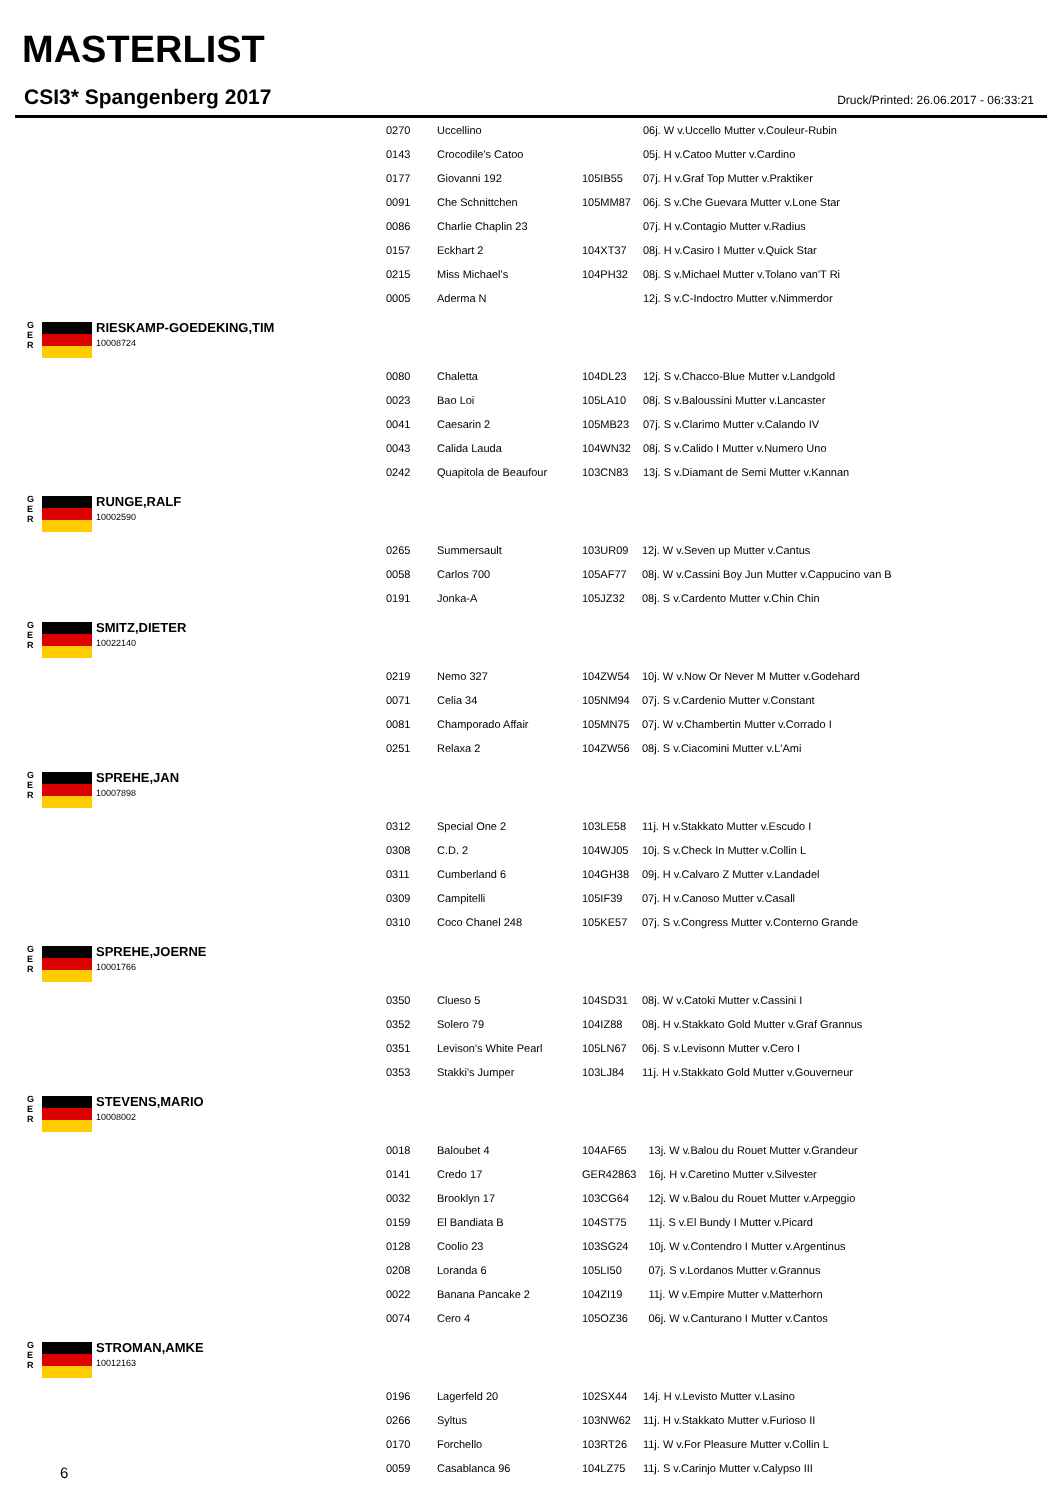MASTERLIST
CSI3* Spangenberg 2017 Druck/Printed: 26.06.2017 - 06:33:21
| 0270 | Uccellino | | 06j. W v.Uccello Mutter v.Couleur-Rubin |
| 0143 | Crocodile's Catoo | | 05j. H v.Catoo Mutter v.Cardino |
| 0177 | Giovanni 192 | 105IB55 | 07j. H v.Graf Top Mutter v.Praktiker |
| 0091 | Che Schnittchen | 105MM87 | 06j. S v.Che Guevara Mutter v.Lone Star |
| 0086 | Charlie Chaplin 23 | | 07j. H v.Contagio Mutter v.Radius |
| 0157 | Eckhart 2 | 104XT37 | 08j. H v.Casiro I Mutter v.Quick Star |
| 0215 | Miss Michael's | 104PH32 | 08j. S v.Michael Mutter v.Tolano van'T Ri |
| 0005 | Aderma N | | 12j. S v.C-Indoctro Mutter v.Nimmerdor |
G
E
R
RIESKAMP-GOEDEKING,TIM
10008724
| 0080 | Chaletta | 104DL23 | 12j. S v.Chacco-Blue Mutter v.Landgold |
| 0023 | Bao Loi | 105LA10 | 08j. S v.Baloussini Mutter v.Lancaster |
| 0041 | Caesarin 2 | 105MB23 | 07j. S v.Clarimo Mutter v.Calando IV |
| 0043 | Calida Lauda | 104WN32 | 08j. S v.Calido I Mutter v.Numero Uno |
| 0242 | Quapitola de Beaufour | 103CN83 | 13j. S v.Diamant de Semi Mutter v.Kannan |
G
E
R
RUNGE,RALF
10002590
| 0265 | Summersault | 103UR09 | 12j. W v.Seven up Mutter v.Cantus |
| 0058 | Carlos 700 | 105AF77 | 08j. W v.Cassini Boy Jun Mutter v.Cappucino van B |
| 0191 | Jonka-A | 105JZ32 | 08j. S v.Cardento Mutter v.Chin Chin |
G
E
R
SMITZ,DIETER
10022140
| 0219 | Nemo 327 | 104ZW54 | 10j. W v.Now Or Never M Mutter v.Godehard |
| 0071 | Celia 34 | 105NM94 | 07j. S v.Cardenio Mutter v.Constant |
| 0081 | Champorado Affair | 105MN75 | 07j. W v.Chambertin Mutter v.Corrado I |
| 0251 | Relaxa 2 | 104ZW56 | 08j. S v.Ciacomini Mutter v.L'Ami |
G
E
R
SPREHE,JAN
10007898
| 0312 | Special One 2 | 103LE58 | 11j. H v.Stakkato Mutter v.Escudo I |
| 0308 | C.D. 2 | 104WJ05 | 10j. S v.Check In Mutter v.Collin L |
| 0311 | Cumberland 6 | 104GH38 | 09j. H v.Calvaro Z Mutter v.Landadel |
| 0309 | Campitelli | 105IF39 | 07j. H v.Canoso Mutter v.Casall |
| 0310 | Coco Chanel 248 | 105KE57 | 07j. S v.Congress Mutter v.Conterno Grande |
G
E
R
SPREHE,JOERNE
10001766
| 0350 | Clueso 5 | 104SD31 | 08j. W v.Catoki Mutter v.Cassini I |
| 0352 | Solero 79 | 104IZ88 | 08j. H v.Stakkato Gold Mutter v.Graf Grannus |
| 0351 | Levison's White Pearl | 105LN67 | 06j. S v.Levisonn Mutter v.Cero I |
| 0353 | Stakki's Jumper | 103LJ84 | 11j. H v.Stakkato Gold Mutter v.Gouverneur |
G
E
R
STEVENS,MARIO
10008002
| 0018 | Baloubet 4 | 104AF65 | 13j. W v.Balou du Rouet Mutter v.Grandeur |
| 0141 | Credo 17 | GER42863 | 16j. H v.Caretino Mutter v.Silvester |
| 0032 | Brooklyn 17 | 103CG64 | 12j. W v.Balou du Rouet Mutter v.Arpeggio |
| 0159 | El Bandiata B | 104ST75 | 11j. S v.El Bundy I Mutter v.Picard |
| 0128 | Coolio 23 | 103SG24 | 10j. W v.Contendro I Mutter v.Argentinus |
| 0208 | Loranda 6 | 105LI50 | 07j. S v.Lordanos Mutter v.Grannus |
| 0022 | Banana Pancake 2 | 104ZI19 | 11j. W v.Empire Mutter v.Matterhorn |
| 0074 | Cero 4 | 105OZ36 | 06j. W v.Canturano I Mutter v.Cantos |
G
E
R
STROMAN,AMKE
10012163
| 0196 | Lagerfeld 20 | 102SX44 | 14j. H v.Levisto Mutter v.Lasino |
| 0266 | Syltus | 103NW62 | 11j. H v.Stakkato Mutter v.Furioso II |
| 0170 | Forchello | 103RT26 | 11j. W v.For Pleasure Mutter v.Collin L |
| 0059 | Casablanca 96 | 104LZ75 | 11j. S v.Carinjo Mutter v.Calypso III |
6